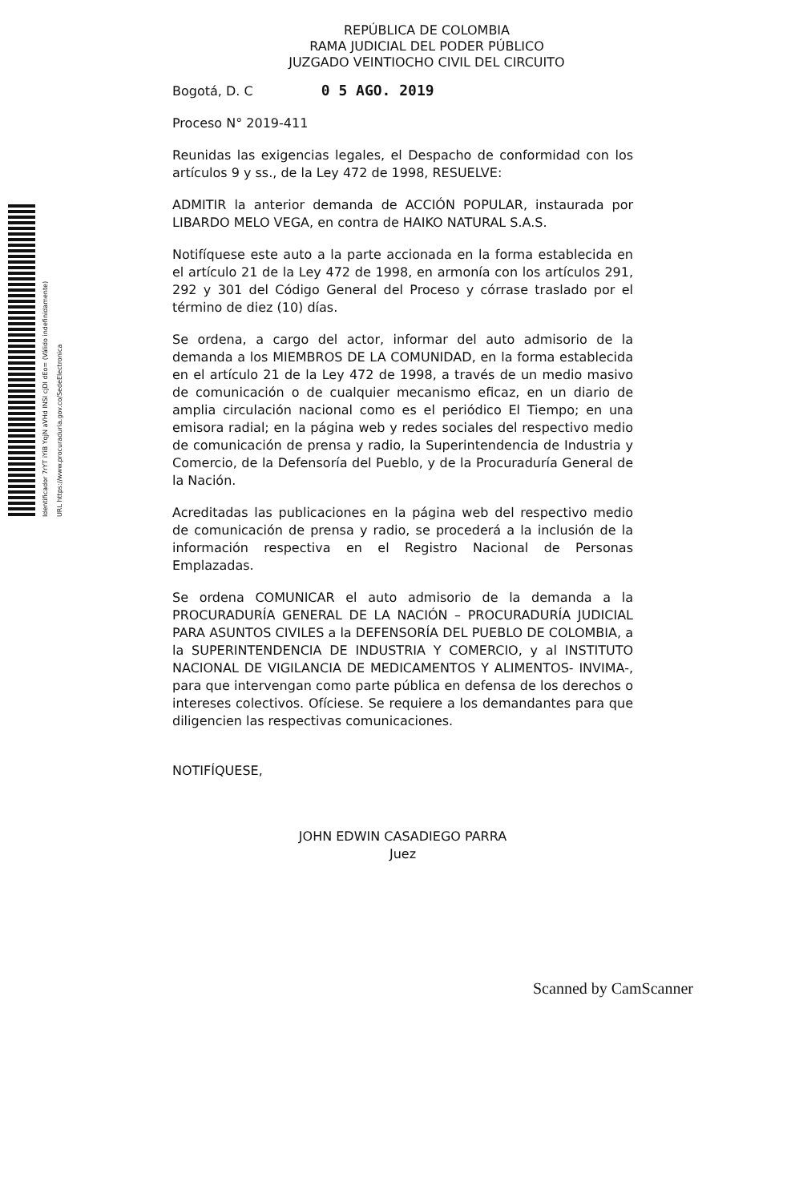Identificador 7rYT iYiB YqjN aVHd INSI cjDI dEo= (Válido indefinidamente)
URL https://www.procuraduria.gov.co/SedeElectronica
REPÚBLICA DE COLOMBIA
RAMA JUDICIAL DEL PODER PÚBLICO
JUZGADO VEINTIOCHO CIVIL DEL CIRCUITO
Bogotá, D. C 0 5 AGO. 2019
Proceso N° 2019-411
Reunidas las exigencias legales, el Despacho de conformidad con los artículos 9 y ss., de la Ley 472 de 1998, RESUELVE:
ADMITIR la anterior demanda de ACCIÓN POPULAR, instaurada por LIBARDO MELO VEGA, en contra de HAIKO NATURAL S.A.S.
Notifíquese este auto a la parte accionada en la forma establecida en el artículo 21 de la Ley 472 de 1998, en armonía con los artículos 291, 292 y 301 del Código General del Proceso y córrase traslado por el término de diez (10) días.
Se ordena, a cargo del actor, informar del auto admisorio de la demanda a los MIEMBROS DE LA COMUNIDAD, en la forma establecida en el artículo 21 de la Ley 472 de 1998, a través de un medio masivo de comunicación o de cualquier mecanismo eficaz, en un diario de amplia circulación nacional como es el periódico El Tiempo; en una emisora radial; en la página web y redes sociales del respectivo medio de comunicación de prensa y radio, la Superintendencia de Industria y Comercio, de la Defensoría del Pueblo, y de la Procuraduría General de la Nación.
Acreditadas las publicaciones en la página web del respectivo medio de comunicación de prensa y radio, se procederá a la inclusión de la información respectiva en el Registro Nacional de Personas Emplazadas.
Se ordena COMUNICAR el auto admisorio de la demanda a la PROCURADURÍA GENERAL DE LA NACIÓN – PROCURADURÍA JUDICIAL PARA ASUNTOS CIVILES a la DEFENSORÍA DEL PUEBLO DE COLOMBIA, a la SUPERINTENDENCIA DE INDUSTRIA Y COMERCIO, y al INSTITUTO NACIONAL DE VIGILANCIA DE MEDICAMENTOS Y ALIMENTOS- INVIMA-, para que intervengan como parte pública en defensa de los derechos o intereses colectivos. Ofíciese. Se requiere a los demandantes para que diligencien las respectivas comunicaciones.
NOTIFÍQUESE,
JOHN EDWIN CASADIEGO PARRA
Juez
Scanned by CamScanner